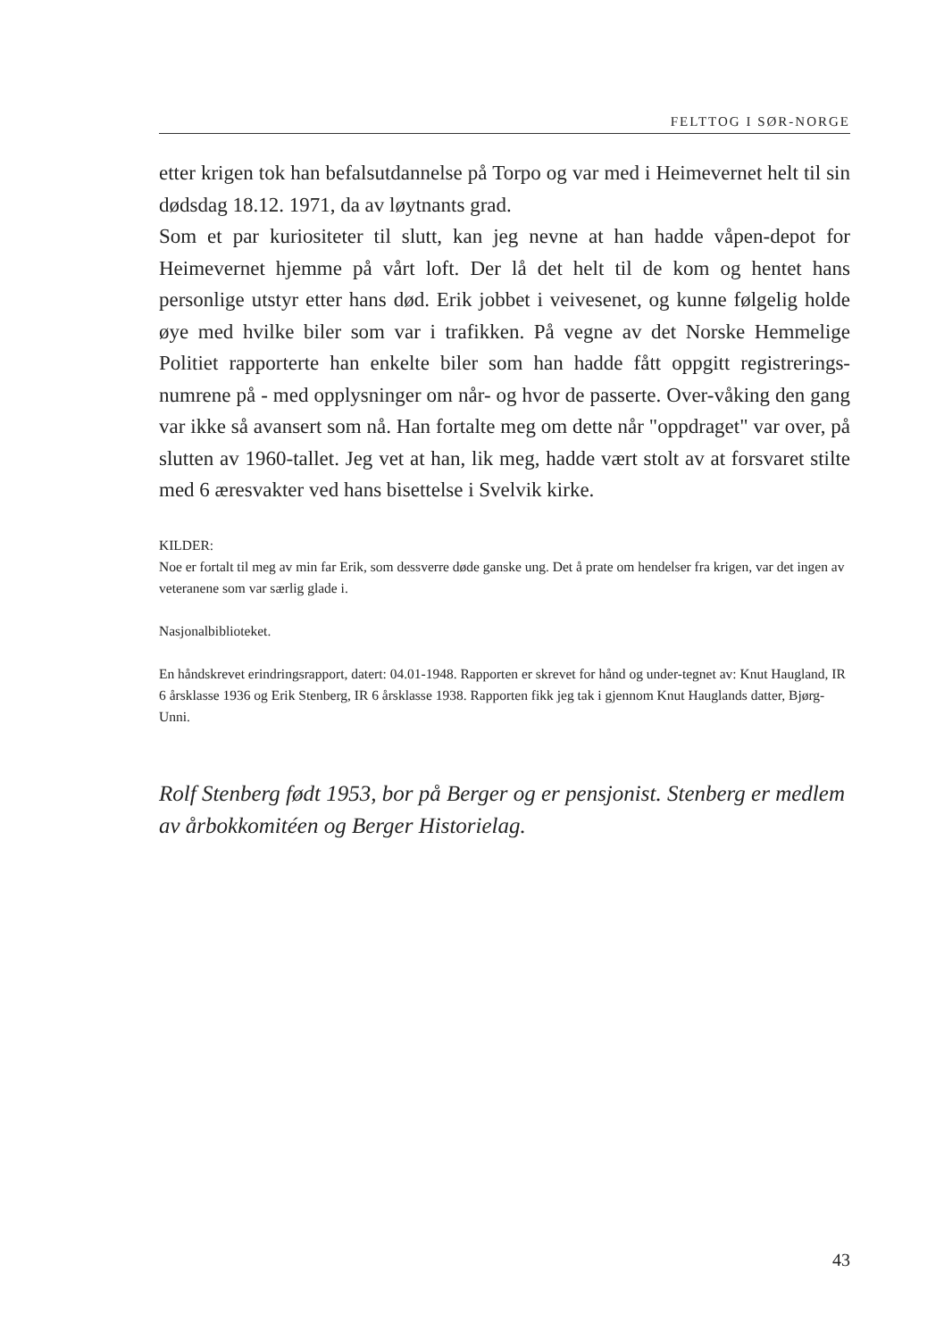FELTTOG I SØR-NORGE
etter krigen tok han befalsutdannelse på Torpo og var med i Heimevernet helt til sin dødsdag 18.12. 1971, da av løytnants grad.
Som et par kuriositeter til slutt, kan jeg nevne at han hadde våpen-depot for Heimevernet hjemme på vårt loft. Der lå det helt til de kom og hentet hans personlige utstyr etter hans død. Erik jobbet i veivesenet, og kunne følgelig holde øye med hvilke biler som var i trafikken. På vegne av det Norske Hemmelige Politiet rapporterte han enkelte biler som han hadde fått oppgitt registrerings-numrene på - med opplysninger om når- og hvor de passerte. Over-våking den gang var ikke så avansert som nå. Han fortalte meg om dette når "oppdraget" var over, på slutten av 1960-tallet. Jeg vet at han, lik meg, hadde vært stolt av at forsvaret stilte med 6 æresvakter ved hans bisettelse i Svelvik kirke.
KILDER:
Noe er fortalt til meg av min far Erik, som dessverre døde ganske ung. Det å prate om hendelser fra krigen, var det ingen av veteranene som var særlig glade i.
Nasjonalbiblioteket.
En håndskrevet erindringsrapport, datert: 04.01-1948. Rapporten er skrevet for hånd og under-tegnet av: Knut Haugland, IR 6 årsklasse 1936 og Erik Stenberg, IR 6 årsklasse 1938. Rapporten fikk jeg tak i gjennom Knut Hauglands datter, Bjørg-Unni.
Rolf Stenberg født 1953, bor på Berger og er pensjonist. Stenberg er medlem av årbokkomitéen og Berger Historielag.
43